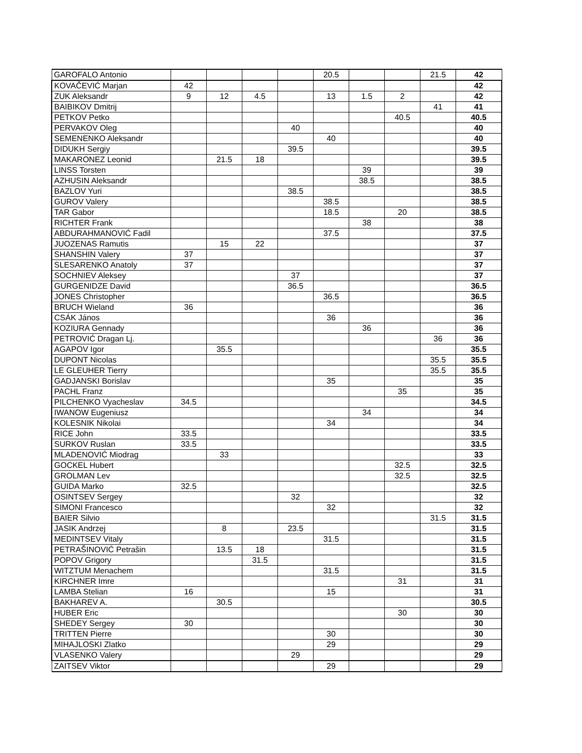| GAROFALO Antonio | | | | | 20.5 | | | 21.5 | 42 |
| KOVAČEVIĆ Marjan | 42 | | | | | | | | 42 |
| ZUK Aleksandr | 9 | 12 | 4.5 | | 13 | 1.5 | 2 | | 42 |
| BAIBIKOV Dmitrij | | | | | | | | 41 | 41 |
| PETKOV Petko | | | | | | | 40.5 | | 40.5 |
| PERVAKOV Oleg | | | | 40 | | | | | 40 |
| SEMENENKO Aleksandr | | | | | 40 | | | | 40 |
| DIDUKH Sergiy | | | | 39.5 | | | | | 39.5 |
| MAKARONEZ Leonid | | 21.5 | 18 | | | | | | 39.5 |
| LINSS Torsten | | | | | | 39 | | | 39 |
| AZHUSIN Aleksandr | | | | | | 38.5 | | | 38.5 |
| BAZLOV Yuri | | | | 38.5 | | | | | 38.5 |
| GUROV Valery | | | | | 38.5 | | | | 38.5 |
| TAR Gabor | | | | | 18.5 | | 20 | | 38.5 |
| RICHTER Frank | | | | | | 38 | | | 38 |
| ABDURAHMANOVIĆ Fadil | | | | | 37.5 | | | | 37.5 |
| JUOZENAS Ramutis | | 15 | 22 | | | | | | 37 |
| SHANSHIN Valery | 37 | | | | | | | | 37 |
| SLESARENKO Anatoly | 37 | | | | | | | | 37 |
| SOCHNIEV Aleksey | | | | 37 | | | | | 37 |
| GURGENIDZE David | | | | 36.5 | | | | | 36.5 |
| JONES Christopher | | | | | 36.5 | | | | 36.5 |
| BRUCH Wieland | 36 | | | | | | | | 36 |
| CSÁK János | | | | | 36 | | | | 36 |
| KOZIURA Gennady | | | | | | 36 | | | 36 |
| PETROVIĆ Dragan Lj. | | | | | | | | 36 | 36 |
| AGAPOV Igor | | 35.5 | | | | | | | 35.5 |
| DUPONT Nicolas | | | | | | | | 35.5 | 35.5 |
| LE GLEUHER Tierry | | | | | | | | 35.5 | 35.5 |
| GADJANSKI Borislav | | | | | 35 | | | | 35 |
| PACHL Franz | | | | | | | 35 | | 35 |
| PILCHENKO Vyacheslav | 34.5 | | | | | | | | 34.5 |
| IWANOW Eugeniusz | | | | | | 34 | | | 34 |
| KOLESNIK Nikolai | | | | | 34 | | | | 34 |
| RICE John | 33.5 | | | | | | | | 33.5 |
| SURKOV Ruslan | 33.5 | | | | | | | | 33.5 |
| MLADENOVIĆ Miodrag | | 33 | | | | | | | 33 |
| GOCKEL Hubert | | | | | | | 32.5 | | 32.5 |
| GROLMAN Lev | | | | | | | 32.5 | | 32.5 |
| GUIDA Marko | 32.5 | | | | | | | | 32.5 |
| OSINTSEV Sergey | | | | 32 | | | | | 32 |
| SIMONI Francesco | | | | | 32 | | | | 32 |
| BAIER Silvio | | | | | | | | 31.5 | 31.5 |
| JASIK Andrzej | | 8 | | 23.5 | | | | | 31.5 |
| MEDINTSEV Vitaly | | | | | 31.5 | | | | 31.5 |
| PETRAŠINOVIĆ Petrašin | | 13.5 | 18 | | | | | | 31.5 |
| POPOV Grigory | | | 31.5 | | | | | | 31.5 |
| WITZTUM Menachem | | | | | 31.5 | | | | 31.5 |
| KIRCHNER Imre | | | | | | | 31 | | 31 |
| LAMBA Stelian | 16 | | | | 15 | | | | 31 |
| BAKHAREV A. | | 30.5 | | | | | | | 30.5 |
| HUBER Eric | | | | | | | 30 | | 30 |
| SHEDEY Sergey | 30 | | | | | | | | 30 |
| TRITTEN Pierre | | | | | 30 | | | | 30 |
| MIHAJLOSKI Zlatko | | | | | 29 | | | | 29 |
| VLASENKO Valery | | | | 29 | | | | | 29 |
| ZAITSEV Viktor | | | | | 29 | | | | 29 |